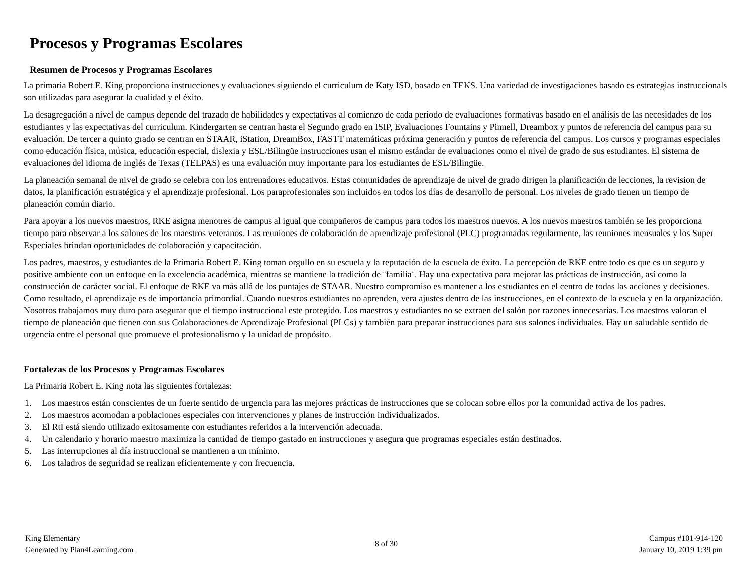Procesos y Programas Escolares
Resumen de Procesos y Programas Escolares
La primaria Robert E. King proporciona instrucciones y evaluaciones siguiendo el curriculum de Katy ISD, basado en TEKS. Una variedad de investigaciones basado es estrategias instruccionals son utilizadas para asegurar la cualidad y el éxito.
La desagregación a nivel de campus depende del trazado de habilidades y expectativas al comienzo de cada periodo de evaluaciones formativas basado en el análisis de las necesidades de los estudiantes y las expectativas del curriculum. Kindergarten se centran hasta el Segundo grado en ISIP, Evaluaciones Fountains y Pinnell, Dreambox y puntos de referencia del campus para su evaluación. De tercer a quinto grado se centran en STAAR, iStation, DreamBox, FASTT matemáticas próxima generación y puntos de referencia del campus. Los cursos y programas especiales como educación física, música, educación especial, dislexia y ESL/Bilingüe instrucciones usan el mismo estándar de evaluaciones como el nivel de grado de sus estudiantes. El sistema de evaluaciones del idioma de inglés de Texas (TELPAS) es una evaluación muy importante para los estudiantes de ESL/Bilingüe.
La planeación semanal de nivel de grado se celebra con los entrenadores educativos. Estas comunidades de aprendizaje de nivel de grado dirigen la planificación de lecciones, la revision de datos, la planificación estratégica y el aprendizaje profesional. Los paraprofesionales son incluidos en todos los días de desarrollo de personal. Los niveles de grado tienen un tiempo de planeación común diario.
Para apoyar a los nuevos maestros, RKE asigna menotres de campus al igual que compañeros de campus para todos los maestros nuevos. A los nuevos maestros también se les proporciona tiempo para observar a los salones de los maestros veteranos. Las reuniones de colaboración de aprendizaje profesional (PLC) programadas regularmente, las reuniones mensuales y los Super Especiales brindan oportunidades de colaboración y capacitación.
Los padres, maestros, y estudiantes de la Primaria Robert E. King toman orgullo en su escuela y la reputación de la escuela de éxito. La percepción de RKE entre todo es que es un seguro y positive ambiente con un enfoque en la excelencia académica, mientras se mantiene la tradición de ¨familia¨. Hay una expectativa para mejorar las prácticas de instrucción, así como la construcción de carácter social. El enfoque de RKE va más allá de los puntajes de STAAR. Nuestro compromiso es mantener a los estudiantes en el centro de todas las acciones y decisiones. Como resultado, el aprendizaje es de importancia primordial. Cuando nuestros estudiantes no aprenden, vera ajustes dentro de las instrucciones, en el contexto de la escuela y en la organización. Nosotros trabajamos muy duro para asegurar que el tiempo instruccional este protegido. Los maestros y estudiantes no se extraen del salón por razones innecesarias. Los maestros valoran el tiempo de planeación que tienen con sus Colaboraciones de Aprendizaje Profesional (PLCs) y también para preparar instrucciones para sus salones individuales. Hay un saludable sentido de urgencia entre el personal que promueve el profesionalismo y la unidad de propósito.
Fortalezas de los Procesos y Programas Escolares
La Primaria Robert E. King nota las siguientes fortalezas:
1. Los maestros están conscientes de un fuerte sentido de urgencia para las mejores prácticas de instrucciones que se colocan sobre ellos por la comunidad activa de los padres.
2. Los maestros acomodan a poblaciones especiales con intervenciones y planes de instrucción individualizados.
3. El RtI está siendo utilizado exitosamente con estudiantes referidos a la intervención adecuada.
4. Un calendario y horario maestro maximiza la cantidad de tiempo gastado en instrucciones y asegura que programas especiales están destinados.
5. Las interrupciones al día instruccional se mantienen a un mínimo.
6. Los taladros de seguridad se realizan eficientemente y con frecuencia.
King Elementary
Generated by Plan4Learning.com
8 of 30
Campus #101-914-120
January 10, 2019 1:39 pm